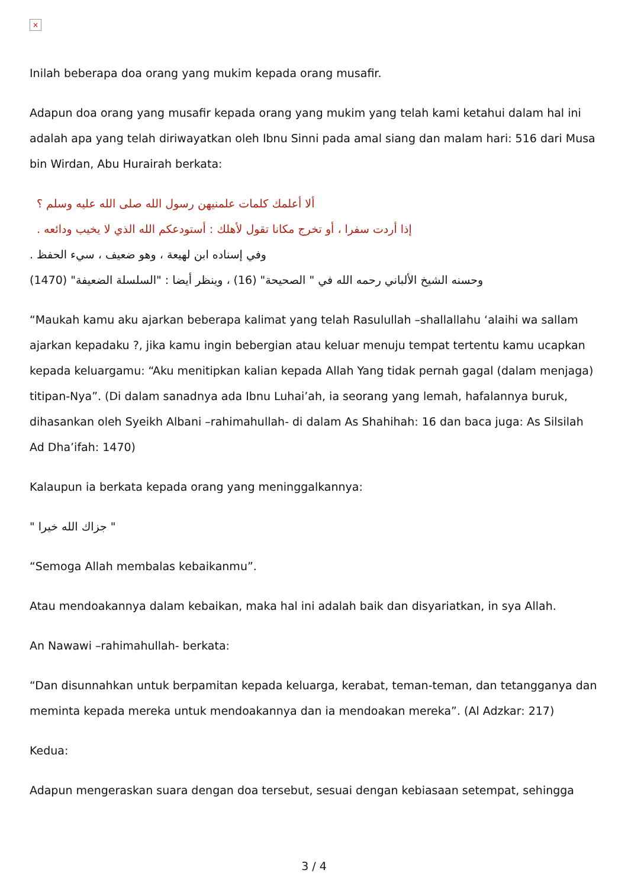×
Inilah beberapa doa orang yang mukim kepada orang musafir.
Adapun doa orang yang musafir kepada orang yang mukim yang telah kami ketahui dalam hal ini adalah apa yang telah diriwayatkan oleh Ibnu Sinni pada amal siang dan malam hari: 516 dari Musa bin Wirdan, Abu Hurairah berkata:
ألا أعلمك كلمات علمنيهن رسول الله صلى الله عليه وسلم ؟
إذا أردت سفرا ، أو تخرج مكانا تقول لأهلك : أستودعكم الله الذي لا يخيب ودائعه .
وفي إسناده ابن لهيعة ، وهو ضعيف ، سيء الحفظ .
وحسنه الشيخ الألباني رحمه الله في " الصحيحة" (16) ، وينظر أيضا : "السلسلة الضعيفة" (1470)
“Maukah kamu aku ajarkan beberapa kalimat yang telah Rasulullah –shallallahu ‘alaihi wa sallam ajarkan kepadaku ?, jika kamu ingin bebergian atau keluar menuju tempat tertentu kamu ucapkan kepada keluargamu: “Aku menitipkan kalian kepada Allah Yang tidak pernah gagal (dalam menjaga) titipan-Nya”. (Di dalam sanadnya ada Ibnu Luhai’ah, ia seorang yang lemah, hafalannya buruk, dihasankan oleh Syeikh Albani –rahimahullah- di dalam As Shahihah: 16 dan baca juga: As Silsilah Ad Dha’ifah: 1470)
Kalaupun ia berkata kepada orang yang meninggalkannya:
" جزاك الله خيرا "
“Semoga Allah membalas kebaikanmu”.
Atau mendoakannya dalam kebaikan, maka hal ini adalah baik dan disyariatkan, in sya Allah.
An Nawawi –rahimahullah- berkata:
“Dan disunnahkan untuk berpamitan kepada keluarga, kerabat, teman-teman, dan tetangganya dan meminta kepada mereka untuk mendoakannya dan ia mendoakan mereka”. (Al Adzkar: 217)
Kedua:
Adapun mengeraskan suara dengan doa tersebut, sesuai dengan kebiasaan setempat, sehingga
3 / 4